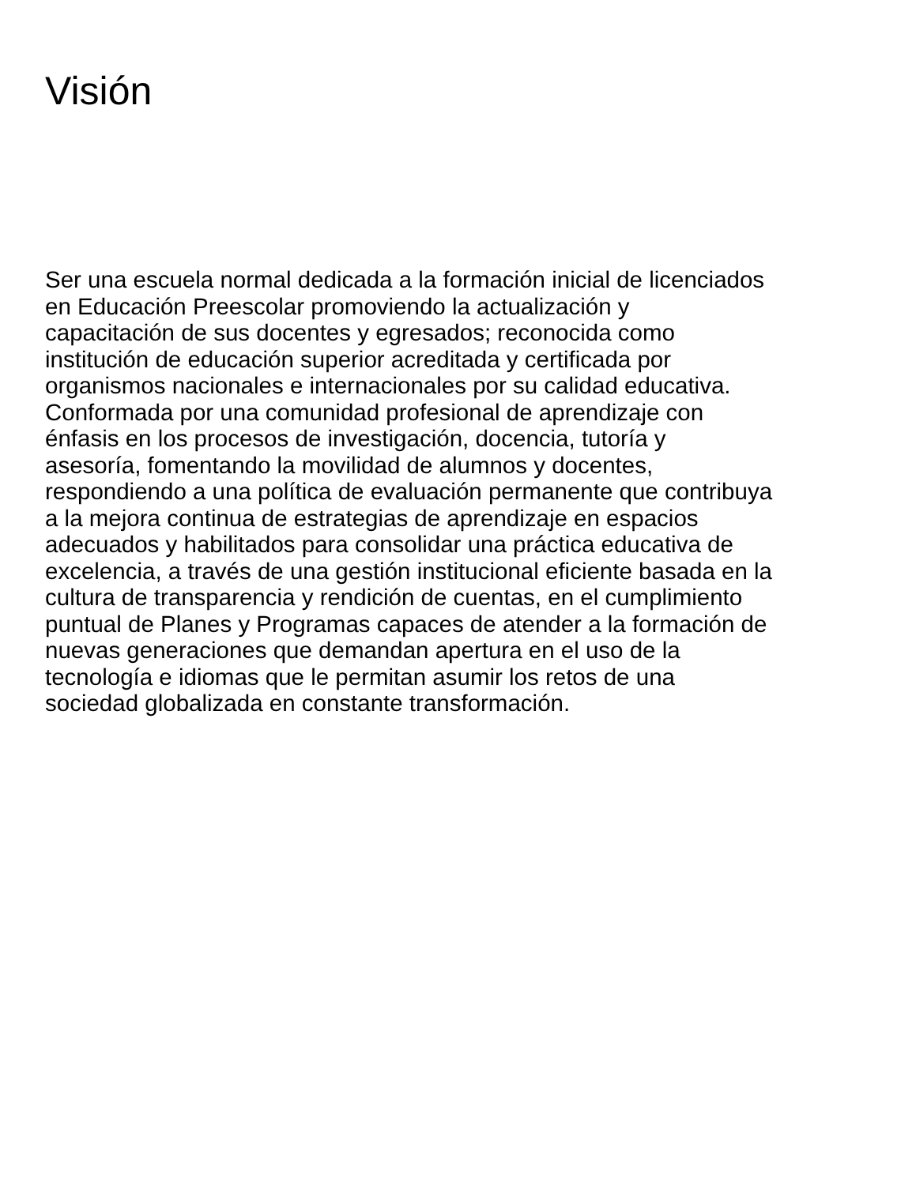Visión
Ser una escuela normal dedicada a la formación inicial de licenciados en Educación Preescolar promoviendo la actualización y capacitación de sus docentes y egresados; reconocida como institución de educación superior acreditada y certificada por organismos nacionales e internacionales por su calidad educativa. Conformada por una comunidad profesional de aprendizaje con énfasis en los procesos de investigación, docencia, tutoría y asesoría, fomentando la movilidad de alumnos y docentes, respondiendo a una política de evaluación permanente que contribuya a la mejora continua de estrategias de aprendizaje en espacios adecuados y habilitados para consolidar una práctica educativa de excelencia, a través de una gestión institucional eficiente basada en la cultura de transparencia y rendición de cuentas, en el cumplimiento puntual de Planes y Programas capaces de atender a la formación de nuevas generaciones que demandan apertura en el uso de la tecnología e idiomas que le permitan asumir los retos de una sociedad globalizada en constante transformación.